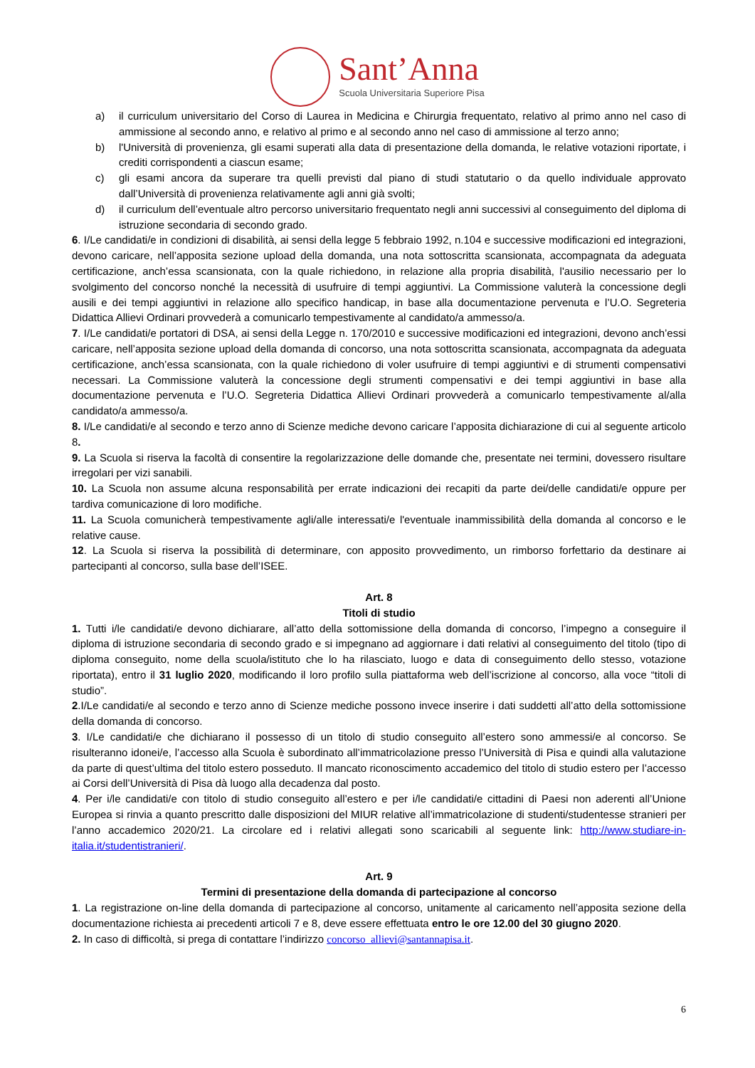Sant’Anna
Scuola Universitaria Superiore Pisa
a) il curriculum universitario del Corso di Laurea in Medicina e Chirurgia frequentato, relativo al primo anno nel caso di ammissione al secondo anno, e relativo al primo e al secondo anno nel caso di ammissione al terzo anno;
b) l'Università di provenienza, gli esami superati alla data di presentazione della domanda, le relative votazioni riportate, i crediti corrispondenti a ciascun esame;
c) gli esami ancora da superare tra quelli previsti dal piano di studi statutario o da quello individuale approvato dall’Università di provenienza relativamente agli anni già svolti;
d) il curriculum dell’eventuale altro percorso universitario frequentato negli anni successivi al conseguimento del diploma di istruzione secondaria di secondo grado.
6. I/Le candidati/e in condizioni di disabilità, ai sensi della legge 5 febbraio 1992, n.104 e successive modificazioni ed integrazioni, devono caricare, nell’apposita sezione upload della domanda, una nota sottoscritta scansionata, accompagnata da adeguata certificazione, anch’essa scansionata, con la quale richiedono, in relazione alla propria disabilità, l'ausilio necessario per lo svolgimento del concorso nonché la necessità di usufruire di tempi aggiuntivi. La Commissione valuterà la concessione degli ausili e dei tempi aggiuntivi in relazione allo specifico handicap, in base alla documentazione pervenuta e l’U.O. Segreteria Didattica Allievi Ordinari provvederà a comunicarlo tempestivamente al candidato/a ammesso/a.
7. I/Le candidati/e portatori di DSA, ai sensi della Legge n. 170/2010 e successive modificazioni ed integrazioni, devono anch’essi caricare, nell’apposita sezione upload della domanda di concorso, una nota sottoscritta scansionata, accompagnata da adeguata certificazione, anch’essa scansionata, con la quale richiedono di voler usufruire di tempi aggiuntivi e di strumenti compensativi necessari. La Commissione valuterà la concessione degli strumenti compensativi e dei tempi aggiuntivi in base alla documentazione pervenuta e l’U.O. Segreteria Didattica Allievi Ordinari provvederà a comunicarlo tempestivamente al/alla candidato/a ammesso/a.
8. I/Le candidati/e al secondo e terzo anno di Scienze mediche devono caricare l’apposita dichiarazione di cui al seguente articolo 8.
9. La Scuola si riserva la facoltà di consentire la regolarizzazione delle domande che, presentate nei termini, dovessero risultare irregolari per vizi sanabili.
10. La Scuola non assume alcuna responsabilità per errate indicazioni dei recapiti da parte dei/delle candidati/e oppure per tardiva comunicazione di loro modifiche.
11. La Scuola comunicherà tempestivamente agli/alle interessati/e l'eventuale inammissibilità della domanda al concorso e le relative cause.
12. La Scuola si riserva la possibilità di determinare, con apposito provvedimento, un rimborso forfettario da destinare ai partecipanti al concorso, sulla base dell’ISEE.
Art. 8
Titoli di studio
1. Tutti i/le candidati/e devono dichiarare, all’atto della sottomissione della domanda di concorso, l’impegno a conseguire il diploma di istruzione secondaria di secondo grado e si impegnano ad aggiornare i dati relativi al conseguimento del titolo (tipo di diploma conseguito, nome della scuola/istituto che lo ha rilasciato, luogo e data di conseguimento dello stesso, votazione riportata), entro il 31 luglio 2020, modificando il loro profilo sulla piattaforma web dell’iscrizione al concorso, alla voce “titoli di studio”.
2.I/Le candidati/e al secondo e terzo anno di Scienze mediche possono invece inserire i dati suddetti all’atto della sottomissione della domanda di concorso.
3. I/Le candidati/e che dichiarano il possesso di un titolo di studio conseguito all’estero sono ammessi/e al concorso. Se risulteranno idonei/e, l’accesso alla Scuola è subordinato all’immatricolazione presso l’Università di Pisa e quindi alla valutazione da parte di quest’ultima del titolo estero posseduto. Il mancato riconoscimento accademico del titolo di studio estero per l’accesso ai Corsi dell’Università di Pisa dà luogo alla decadenza dal posto.
4. Per i/le candidati/e con titolo di studio conseguito all’estero e per i/le candidati/e cittadini di Paesi non aderenti all’Unione Europea si rinvia a quanto prescritto dalle disposizioni del MIUR relative all’immatricolazione di studenti/studentesse stranieri per l’anno accademico 2020/21. La circolare ed i relativi allegati sono scaricabili al seguente link: http://www.studiare-in-italia.it/studentistranieri/.
Art. 9
Termini di presentazione della domanda di partecipazione al concorso
1. La registrazione on-line della domanda di partecipazione al concorso, unitamente al caricamento nell’apposita sezione della documentazione richiesta ai precedenti articoli 7 e 8, deve essere effettuata entro le ore 12.00 del 30 giugno 2020.
2. In caso di difficoltà, si prega di contattare l’indirizzo concorso_allievi@santannapisa.it.
6